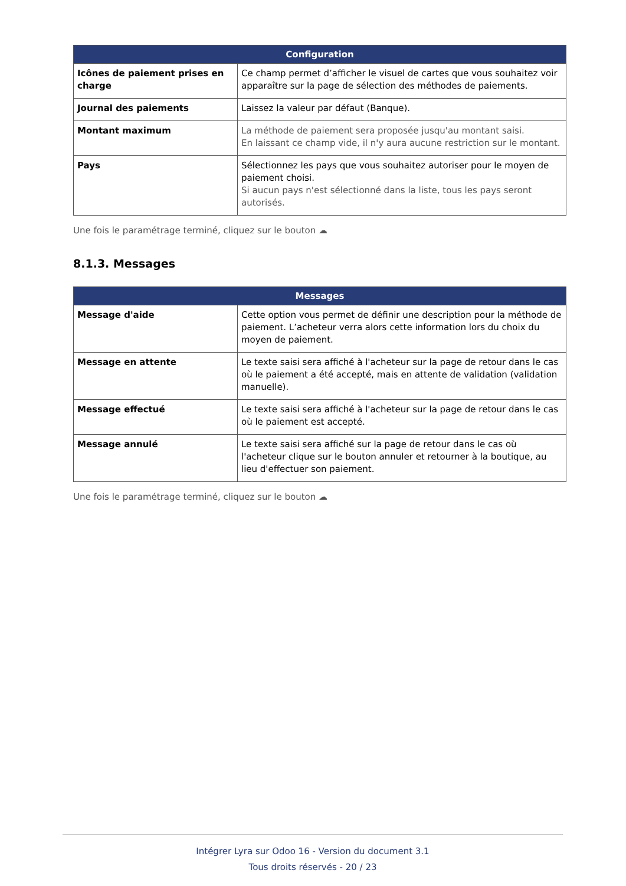| Configuration | |
| --- | --- |
| Icônes de paiement prises en charge | Ce champ permet d’afficher le visuel de cartes que vous souhaitez voir apparaître sur la page de sélection des méthodes de paiements. |
| Journal des paiements | Laissez la valeur par défaut (Banque). |
| Montant maximum | La méthode de paiement sera proposée jusqu'au montant saisi. En laissant ce champ vide, il n'y aura aucune restriction sur le montant. |
| Pays | Sélectionnez les pays que vous souhaitez autoriser pour le moyen de paiement choisi. Si aucun pays n'est sélectionné dans la liste, tous les pays seront autorisés. |
Une fois le paramétrage terminé, cliquez sur le bouton ☁
8.1.3. Messages
| Messages | |
| --- | --- |
| Message d'aide | Cette option vous permet de définir une description pour la méthode de paiement. L’acheteur verra alors cette information lors du choix du moyen de paiement. |
| Message en attente | Le texte saisi sera affiché à l'acheteur sur la page de retour dans le cas où le paiement a été accepté, mais en attente de validation (validation manuelle). |
| Message effectué | Le texte saisi sera affiché à l'acheteur sur la page de retour dans le cas où le paiement est accepté. |
| Message annulé | Le texte saisi sera affiché sur la page de retour dans le cas où l'acheteur clique sur le bouton annuler et retourner à la boutique, au lieu d'effectuer son paiement. |
Une fois le paramétrage terminé, cliquez sur le bouton ☁
Intégrer Lyra sur Odoo 16 - Version du document 3.1
Tous droits réservés - 20 / 23